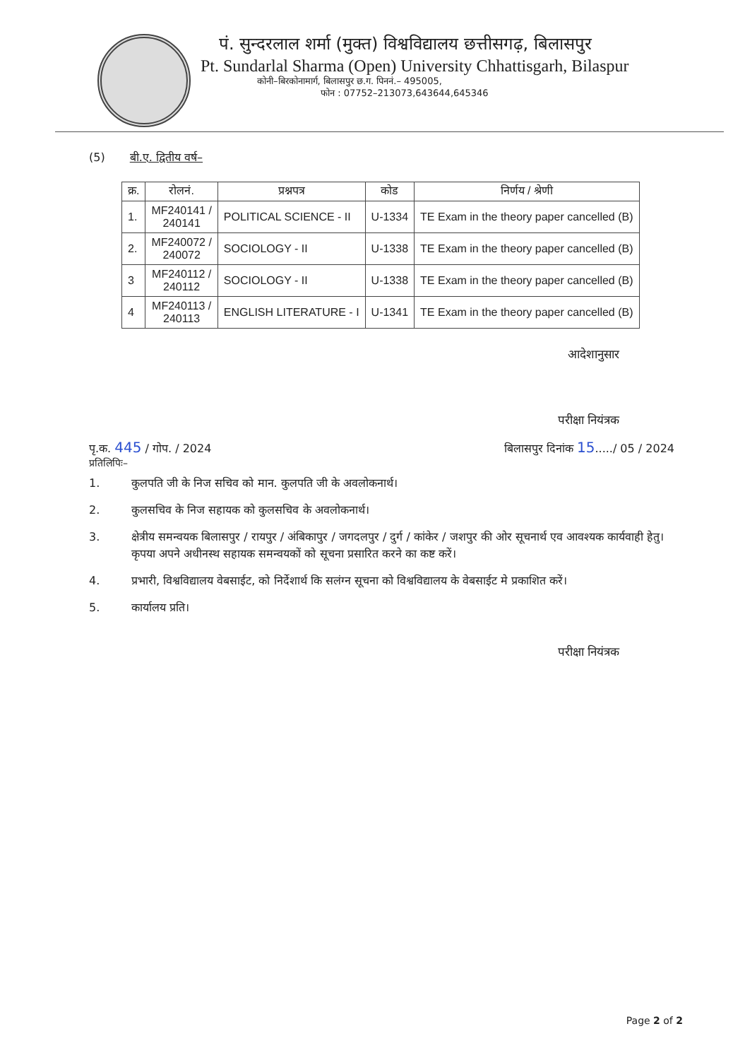पं. सुन्दरलाल शर्मा (मुक्त) विश्वविद्यालय छत्तीसगढ़, बिलासपुर
Pt. Sundarlal Sharma (Open) University Chhattisgarh, Bilaspur
कोनी–बिरकोनामार्ग, बिलासपुर छ.ग. पिननं.– 495005,
फोन : 07752–213073,643644,645346
(5) बी.ए. द्वितीय वर्ष–
| क्र. | रोलनं. | प्रश्नपत्र | कोड | निर्णय / श्रेणी |
| --- | --- | --- | --- | --- |
| 1. | MF240141 / 240141 | POLITICAL SCIENCE - II | U-1334 | TE Exam in the theory paper cancelled (B) |
| 2. | MF240072 / 240072 | SOCIOLOGY - II | U-1338 | TE Exam in the theory paper cancelled (B) |
| 3 | MF240112 / 240112 | SOCIOLOGY - II | U-1338 | TE Exam in the theory paper cancelled (B) |
| 4 | MF240113 / 240113 | ENGLISH LITERATURE - I | U-1341 | TE Exam in the theory paper cancelled (B) |
आदेशानुसार
परीक्षा नियंत्रक
पृ.क. 445 / गोप. / 2024 बिलासपुर दिनांक 15...../ 05 / 2024
प्रतिलिपिः–
1. कुलपति जी के निज सचिव को मान. कुलपति जी के अवलोकनार्थ।
2. कुलसचिव के निज सहायक को कुलसचिव के अवलोकनार्थ।
3. क्षेत्रीय समन्वयक बिलासपुर / रायपुर / अंबिकापुर / जगदलपुर / दुर्ग / कांकेर / जशपुर की ओर सूचनार्थ एव आवश्यक कार्यवाही हेतु। कृपया अपने अधीनस्थ सहायक समन्वयकों को सूचना प्रसारित करने का कष्ट करें।
4. प्रभारी, विश्वविद्यालय वेबसाईट, को निर्देशार्थ कि सलंग्न सूचना को विश्वविद्यालय के वेबसाईट मे प्रकाशित करें।
5. कार्यालय प्रति।
परीक्षा नियंत्रक
Page 2 of 2